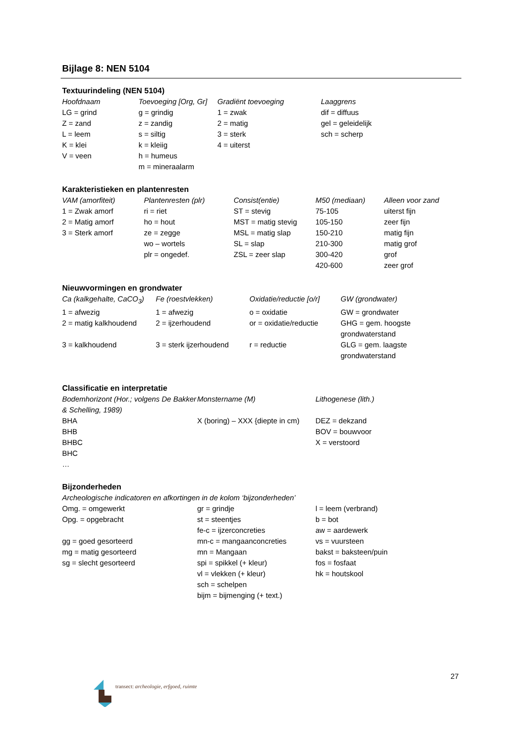Bijlage 8: NEN 5104
Textuurindeling (NEN 5104)
| Hoofdnaam | Toevoeging [Org, Gr] | Gradiënt toevoeging | Laaggrens |
| --- | --- | --- | --- |
| LG = grind | g = grindig | 1 = zwak | dif = diffuus |
| Z = zand | z = zandig | 2 = matig | gel = geleidelijk |
| L = leem | s = siltig | 3 = sterk | sch = scherp |
| K = klei | k = kleiig | 4 = uiterst | |
| V = veen | h = humeus | | |
| | m = mineraalarm | | |
Karakteristieken en plantenresten
| VAM (amorfiteit) | Plantenresten (plr) | Consist(entie) | M50 (mediaan) | Alleen voor zand |
| --- | --- | --- | --- | --- |
| 1 = Zwak amorf | ri = riet | ST = stevig | 75-105 | uiterst fijn |
| 2 = Matig amorf | ho = hout | MST = matig stevig | 105-150 | zeer fijn |
| 3 = Sterk amorf | ze = zegge | MSL = matig slap | 150-210 | matig fijn |
| | wo – wortels | SL = slap | 210-300 | matig grof |
| | plr = ongedef. | ZSL = zeer slap | 300-420 | grof |
| | | | 420-600 | zeer grof |
Nieuwvormingen en grondwater
| Ca (kalkgehalte, CaCO<sub>3</sub>) | Fe (roestvlekken) | Oxidatie/reductie [o/r] | GW (grondwater) |
| --- | --- | --- | --- |
| 1 = afwezig | 1 = afwezig | o = oxidatie | GW = grondwater |
| 2 = matig kalkhoudend | 2 = ijzerhoudend | or = oxidatie/reductie | GHG = gem. hoogste grondwaterstand |
| 3 = kalkhoudend | 3 = sterk ijzerhoudend | r = reductie | GLG = gem. laagste grondwaterstand |
Classificatie en interpretatie
| Bodemhorizont (Hor.; volgens De Bakker & Schelling, 1989) | Monstername (M) | Lithogenese (lith.) |
| --- | --- | --- |
| BHA | X (boring) – XXX {diepte in cm) | DEZ = dekzand |
| BHB | | BOV = bouwvoor |
| BHBC | | X = verstoord |
| BHC | | |
| … | | |
Bijzonderheden
Archeologische indicatoren en afkortingen in de kolom ‘bijzonderheden’
| Omg. = omgewerkt | gr = grindje | l = leem (verbrand) |
| Opg. = opgebracht | st = steentjes | b = bot |
| | fe-c = ijzerconcreties | aw = aardewerk |
| gg = goed gesorteerd | mn-c = mangaanconcreties | vs = vuursteen |
| mg = matig gesorteerd | mn = Mangaan | bakst = baksteen/puin |
| sg = slecht gesorteerd | spi = spikkel (+ kleur) | fos = fosfaat |
| | vl = vlekken (+ kleur) | hk = houtskool |
| | sch = schelpen | |
| | bijm = bijmenging (+ text.) | |
27
transect: archeologie, erfgoed, ruimte